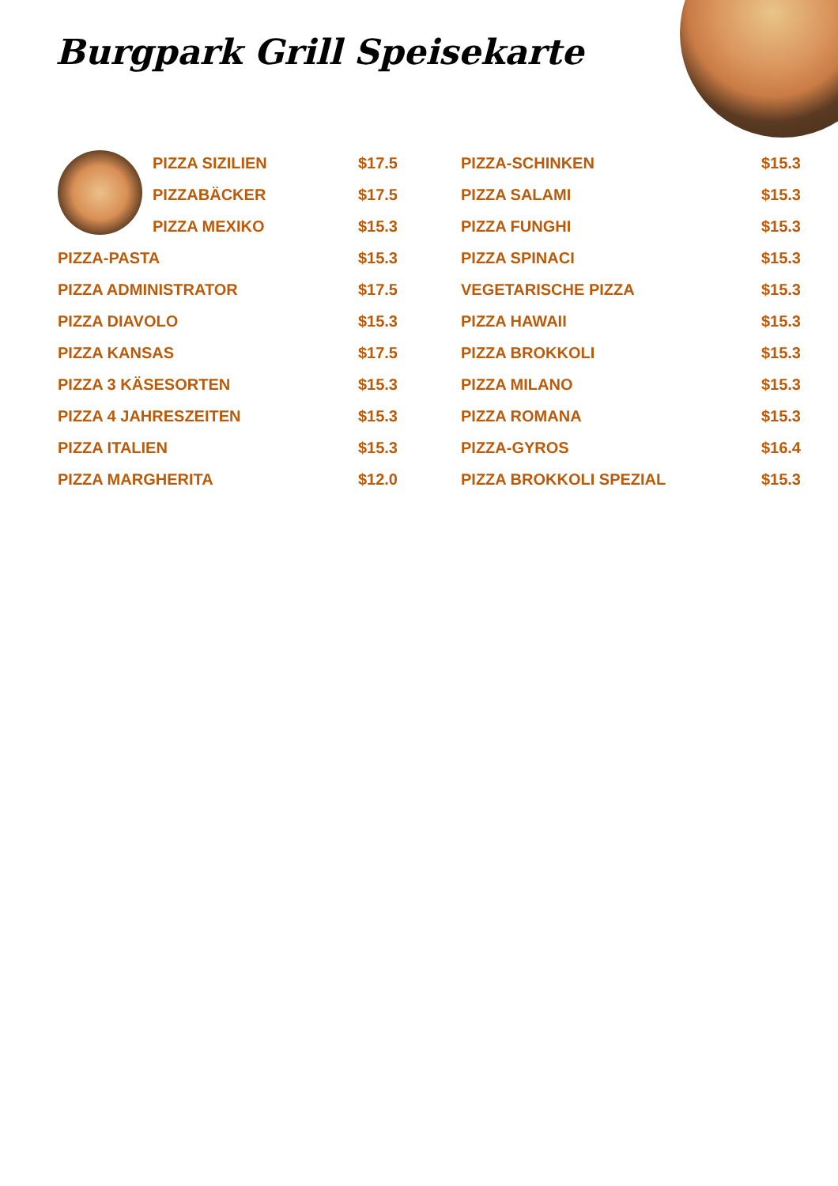Burgpark Grill Speisekarte
PIZZA SIZILIEN $17.5
PIZZABÄCKER $17.5
PIZZA MEXIKO $15.3
PIZZA-PASTA $15.3
PIZZA ADMINISTRATOR $17.5
PIZZA DIAVOLO $15.3
PIZZA KANSAS $17.5
PIZZA 3 KÄSESORTEN $15.3
PIZZA 4 JAHRESZEITEN $15.3
PIZZA ITALIEN $15.3
PIZZA MARGHERITA $12.0
PIZZA-SCHINKEN $15.3
PIZZA SALAMI $15.3
PIZZA FUNGHI $15.3
PIZZA SPINACI $15.3
VEGETARISCHE PIZZA $15.3
PIZZA HAWAII $15.3
PIZZA BROKKOLI $15.3
PIZZA MILANO $15.3
PIZZA ROMANA $15.3
PIZZA-GYROS $16.4
PIZZA BROKKOLI SPEZIAL $15.3